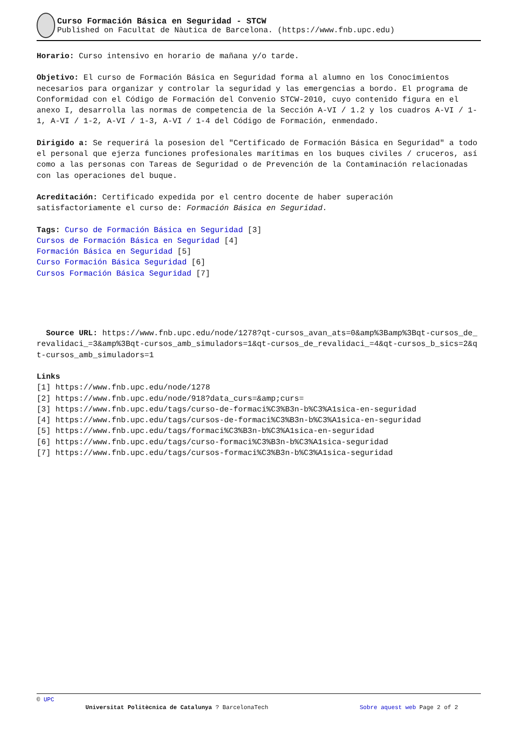Curso Formación Básica en Seguridad - STCW
Published on Facultat de Nàutica de Barcelona. (https://www.fnb.upc.edu)
Horario: Curso intensivo en horario de mañana y/o tarde.
Objetivo: El curso de Formación Básica en Seguridad forma al alumno en los Conocimientos necesarios para organizar y controlar la seguridad y las emergencias a bordo. El programa de Conformidad con el Código de Formación del Convenio STCW-2010, cuyo contenido figura en el anexo I, desarrolla las normas de competencia de la Sección A-VI / 1.2 y los cuadros A-VI / 1-1, A-VI / 1-2, A-VI / 1-3, A-VI / 1-4 del Código de Formación, enmendado.
Dirigido a: Se requerirá la posesion del "Certificado de Formación Básica en Seguridad" a todo el personal que ejerza funciones profesionales marítimas en los buques civiles / cruceros, así como a las personas con Tareas de Seguridad o de Prevención de la Contaminación relacionadas con las operaciones del buque.
Acreditación: Certificado expedida por el centro docente de haber superación satisfactoriamente el curso de: Formación Básica en Seguridad.
Tags: Curso de Formación Básica en Seguridad [3]
Cursos de Formación Básica en Seguridad [4]
Formación Básica en Seguridad [5]
Curso Formación Básica Seguridad [6]
Cursos Formación Básica Seguridad [7]
Source URL: https://www.fnb.upc.edu/node/1278?qt-cursos_avan_ats=0&amp%3Bamp%3Bqt-cursos_de_revalidaci_=3&amp%3Bqt-cursos_amb_simuladors=1&qt-cursos_de_revalidaci_=4&qt-cursos_b_sics=2&qt-cursos_amb_simuladors=1
Links
[1] https://www.fnb.upc.edu/node/1278
[2] https://www.fnb.upc.edu/node/918?data_curs=&amp;curs=
[3] https://www.fnb.upc.edu/tags/curso-de-formaci%C3%B3n-b%C3%A1sica-en-seguridad
[4] https://www.fnb.upc.edu/tags/cursos-de-formaci%C3%B3n-b%C3%A1sica-en-seguridad
[5] https://www.fnb.upc.edu/tags/formaci%C3%B3n-b%C3%A1sica-en-seguridad
[6] https://www.fnb.upc.edu/tags/curso-formaci%C3%B3n-b%C3%A1sica-seguridad
[7] https://www.fnb.upc.edu/tags/cursos-formaci%C3%B3n-b%C3%A1sica-seguridad
© UPC
Universitat Politècnica de Catalunya ? BarcelonaTech Sobre aquest web Page 2 of 2